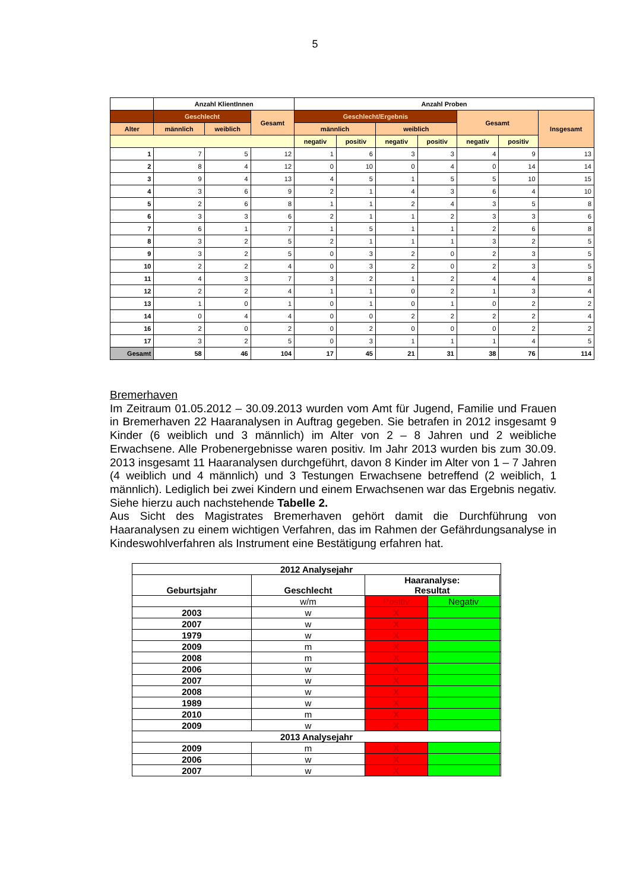5
| | Anzahl KlientInnen | | | Anzahl Proben | | | | | | |
| --- | --- | --- | --- | --- | --- | --- | --- | --- | --- | --- |
| | Geschlecht | | Gesamt | Geschlecht/Ergebnis | | | | Gesamt | | Insgesamt |
| Alter | männlich | weiblich | | männlich | | weiblich | | | | |
| | | | | negativ | positiv | negativ | positiv | negativ | positiv | |
| 1 | 7 | 5 | 12 | 1 | 6 | 3 | 3 | 4 | 9 | 13 |
| 2 | 8 | 4 | 12 | 0 | 10 | 0 | 4 | 0 | 14 | 14 |
| 3 | 9 | 4 | 13 | 4 | 5 | 1 | 5 | 5 | 10 | 15 |
| 4 | 3 | 6 | 9 | 2 | 1 | 4 | 3 | 6 | 4 | 10 |
| 5 | 2 | 6 | 8 | 1 | 1 | 2 | 4 | 3 | 5 | 8 |
| 6 | 3 | 3 | 6 | 2 | 1 | 1 | 2 | 3 | 3 | 6 |
| 7 | 6 | 1 | 7 | 1 | 5 | 1 | 1 | 2 | 6 | 8 |
| 8 | 3 | 2 | 5 | 2 | 1 | 1 | 1 | 3 | 2 | 5 |
| 9 | 3 | 2 | 5 | 0 | 3 | 2 | 0 | 2 | 3 | 5 |
| 10 | 2 | 2 | 4 | 0 | 3 | 2 | 0 | 2 | 3 | 5 |
| 11 | 4 | 3 | 7 | 3 | 2 | 1 | 2 | 4 | 4 | 8 |
| 12 | 2 | 2 | 4 | 1 | 1 | 0 | 2 | 1 | 3 | 4 |
| 13 | 1 | 0 | 1 | 0 | 1 | 0 | 1 | 0 | 2 | 2 |
| 14 | 0 | 4 | 4 | 0 | 0 | 2 | 2 | 2 | 2 | 4 |
| 16 | 2 | 0 | 2 | 0 | 2 | 0 | 0 | 0 | 2 | 2 |
| 17 | 3 | 2 | 5 | 0 | 3 | 1 | 1 | 1 | 4 | 5 |
| Gesamt | 58 | 46 | 104 | 17 | 45 | 21 | 31 | 38 | 76 | 114 |
Bremerhaven
Im Zeitraum 01.05.2012 – 30.09.2013 wurden vom Amt für Jugend, Familie und Frauen in Bremerhaven 22 Haaranalysen in Auftrag gegeben. Sie betrafen in 2012 insgesamt 9 Kinder (6 weiblich und 3 männlich) im Alter von 2 – 8 Jahren und 2 weib­liche Erwachsene. Alle Probenergebnisse waren positiv. Im Jahr 2013 wurden bis zum 30.09. 2013 insgesamt 11 Haaranalysen durchgeführt, davon 8 Kinder im Alter von 1 – 7 Jahren (4 weiblich und 4 männlich) und 3 Testungen Erwachsene betreffend (2 weiblich, 1 männlich). Lediglich bei zwei Kindern und einem Erwachsenen war das Ergebnis negativ. Siehe hierzu auch nachstehende Tabelle 2.
Aus Sicht des Magistrates Bremerhaven gehört damit die Durchführung von Haaranalysen zu einem wichtigen Verfahren, das im Rahmen der Gefährdungsanalyse in Kindeswohlverfahren als Instrument eine Bestätigung erfahren hat.
| 2012 Analysejahr | | | | |
| --- | --- | --- | --- | --- |
| Geburtsjahr | Geschlecht | Haaranalyse: Resultat | | |
| | w/m | Positiv | Negativ | |
| 2003 | w | X | | |
| 2007 | w | X | | |
| 1979 | w | X | | |
| 2009 | m | X | | |
| 2008 | m | X | | |
| 2006 | w | X | | |
| 2007 | w | X | | |
| 2008 | w | X | | |
| 1989 | w | X | | |
| 2010 | m | X | | |
| 2009 | w | X | | |
| 2013 Analysejahr | | | | |
| 2009 | m | X | | |
| 2006 | w | X | | |
| 2007 | w | X | | |